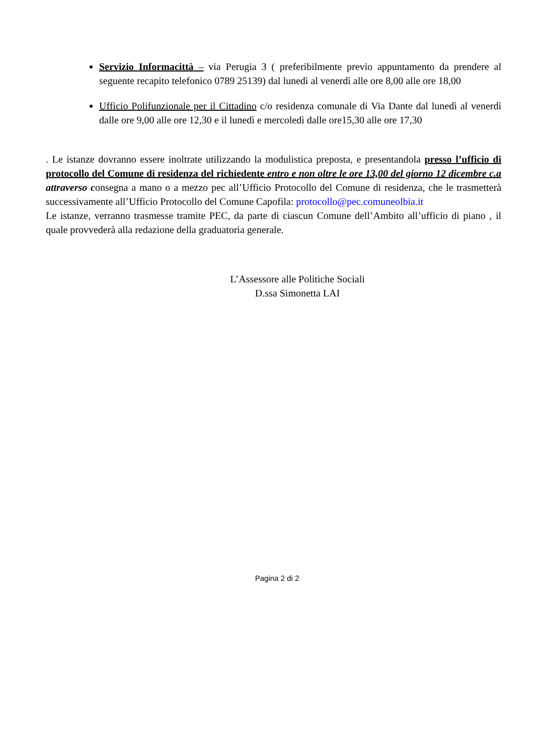Servizio Informacittà – via Perugia 3 ( preferibilmente previo appuntamento da prendere al seguente recapito telefonico 0789 25139) dal lunedì al venerdì alle ore 8,00 alle ore 18,00
Ufficio Polifunzionale per il Cittadino c/o residenza comunale di Via Dante dal lunedì al venerdì dalle ore 9,00 alle ore 12,30 e il lunedì e mercoledì dalle ore15,30 alle ore 17,30
. Le istanze dovranno essere inoltrate utilizzando la modulistica preposta, e presentandola presso l’ufficio di protocollo del Comune di residenza del richiedente entro e non oltre le ore 13,00 del giorno 12 dicembre c.a attraverso consegna a mano o a mezzo pec all’Ufficio Protocollo del Comune di residenza, che le trasmetterà successivamente all’Ufficio Protocollo del Comune Capofila: protocollo@pec.comuneolbia.it
Le istanze, verranno trasmesse tramite PEC, da parte di ciascun Comune dell’Ambito all’ufficio di piano , il quale provvederà alla redazione della graduatoria generale.
L’Assessore alle Politiche Sociali
D.ssa Simonetta LAI
Pagina 2 di 2